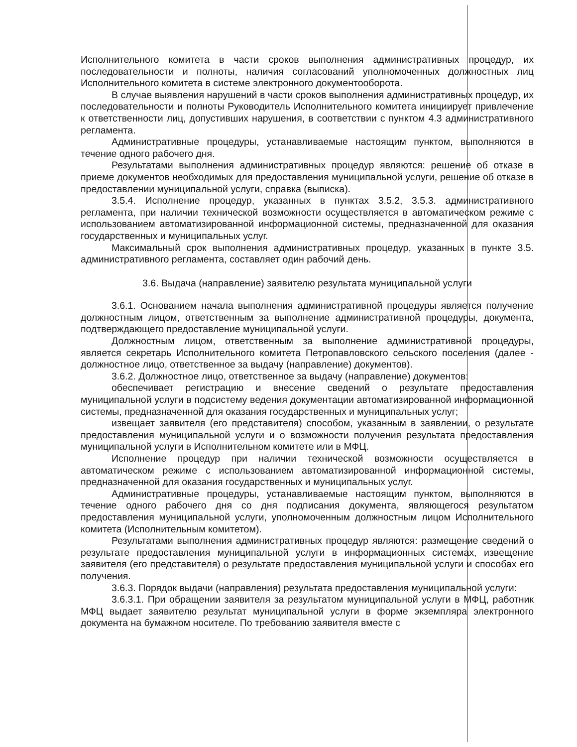Исполнительного комитета в части сроков выполнения административных процедур, их последовательности и полноты, наличия согласований уполномоченных должностных лиц Исполнительного комитета в системе электронного документооборота.
В случае выявления нарушений в части сроков выполнения административных процедур, их последовательности и полноты Руководитель Исполнительного комитета инициирует привлечение к ответственности лиц, допустивших нарушения, в соответствии с пунктом 4.3 административного регламента.
Административные процедуры, устанавливаемые настоящим пунктом, выполняются в течение одного рабочего дня.
Результатами выполнения административных процедур являются: решение об отказе в приеме документов необходимых для предоставления муниципальной услуги, решение об отказе в предоставлении муниципальной услуги, справка (выписка).
3.5.4. Исполнение процедур, указанных в пунктах 3.5.2, 3.5.3. административного регламента, при наличии технической возможности осуществляется в автоматическом режиме с использованием автоматизированной информационной системы, предназначенной для оказания государственных и муниципальных услуг.
Максимальный срок выполнения административных процедур, указанных в пункте 3.5. административного регламента, составляет один рабочий день.
3.6. Выдача (направление) заявителю результата муниципальной услуги
3.6.1. Основанием начала выполнения административной процедуры является получение должностным лицом, ответственным за выполнение административной процедуры, документа, подтверждающего предоставление муниципальной услуги.
Должностным лицом, ответственным за выполнение административной процедуры, является секретарь Исполнительного комитета Петропавловского сельского поселения (далее - должностное лицо, ответственное за выдачу (направление) документов).
3.6.2. Должностное лицо, ответственное за выдачу (направление) документов:
обеспечивает регистрацию и внесение сведений о результате предоставления муниципальной услуги в подсистему ведения документации автоматизированной информационной системы, предназначенной для оказания государственных и муниципальных услуг;
извещает заявителя (его представителя) способом, указанным в заявлении, о результате предоставления муниципальной услуги и о возможности получения результата предоставления муниципальной услуги в Исполнительном комитете или в МФЦ.
Исполнение процедур при наличии технической возможности осуществляется в автоматическом режиме с использованием автоматизированной информационной системы, предназначенной для оказания государственных и муниципальных услуг.
Административные процедуры, устанавливаемые настоящим пунктом, выполняются в течение одного рабочего дня со дня подписания документа, являющегося результатом предоставления муниципальной услуги, уполномоченным должностным лицом Исполнительного комитета (Исполнительным комитетом).
Результатами выполнения административных процедур являются: размещение сведений о результате предоставления муниципальной услуги в информационных системах, извещение заявителя (его представителя) о результате предоставления муниципальной услуги и способах его получения.
3.6.3. Порядок выдачи (направления) результата предоставления муниципальной услуги:
3.6.3.1. При обращении заявителя за результатом муниципальной услуги в МФЦ, работник МФЦ выдает заявителю результат муниципальной услуги в форме экземпляра электронного документа на бумажном носителе. По требованию заявителя вместе с